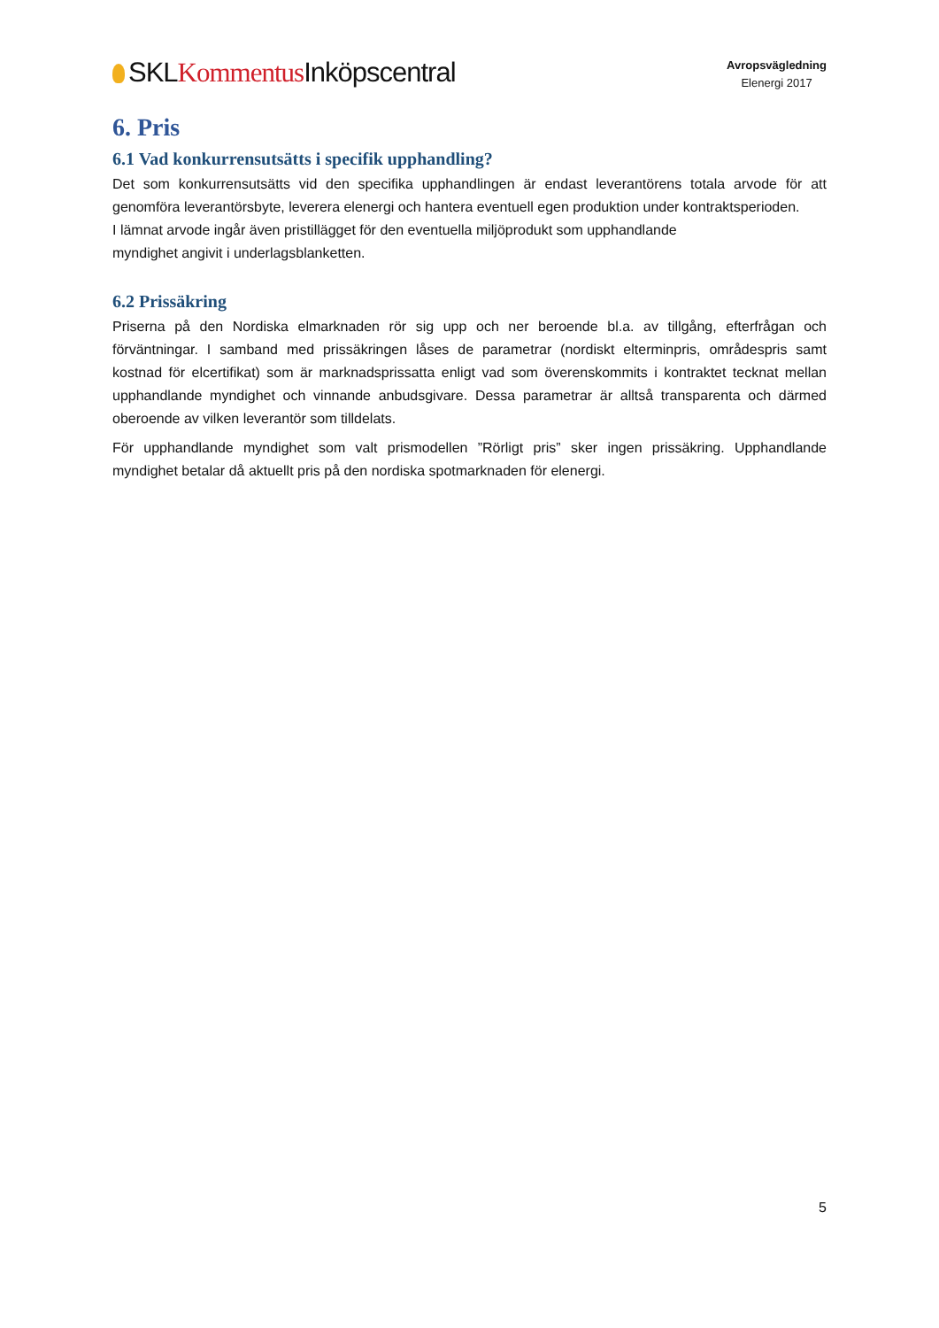SKLKommentus Inköpscentral
Avropsvägledning
Elenergi 2017
6. Pris
6.1 Vad konkurrensutsätts i specifik upphandling?
Det som konkurrensutsätts vid den specifika upphandlingen är endast leverantörens totala arvode för att genomföra leverantörsbyte, leverera elenergi och hantera eventuell egen produktion under kontraktsperioden.
I lämnat arvode ingår även pristillägget för den eventuella miljöprodukt som upphandlande
myndighet angivit i underlagsblanketten.
6.2 Prissäkring
Priserna på den Nordiska elmarknaden rör sig upp och ner beroende bl.a. av tillgång, efterfrågan och förväntningar. I samband med prissäkringen låses de parametrar (nordiskt elterminpris, områdespris samt kostnad för elcertifikat) som är marknadsprissatta enligt vad som överenskommits i kontraktet tecknat mellan upphandlande myndighet och vinnande anbudsgivare. Dessa parametrar är alltså transparenta och därmed oberoende av vilken leverantör som tilldelats.
För upphandlande myndighet som valt prismodellen ”Rörligt pris” sker ingen prissäkring. Upphandlande myndighet betalar då aktuellt pris på den nordiska spotmarknaden för elenergi.
5